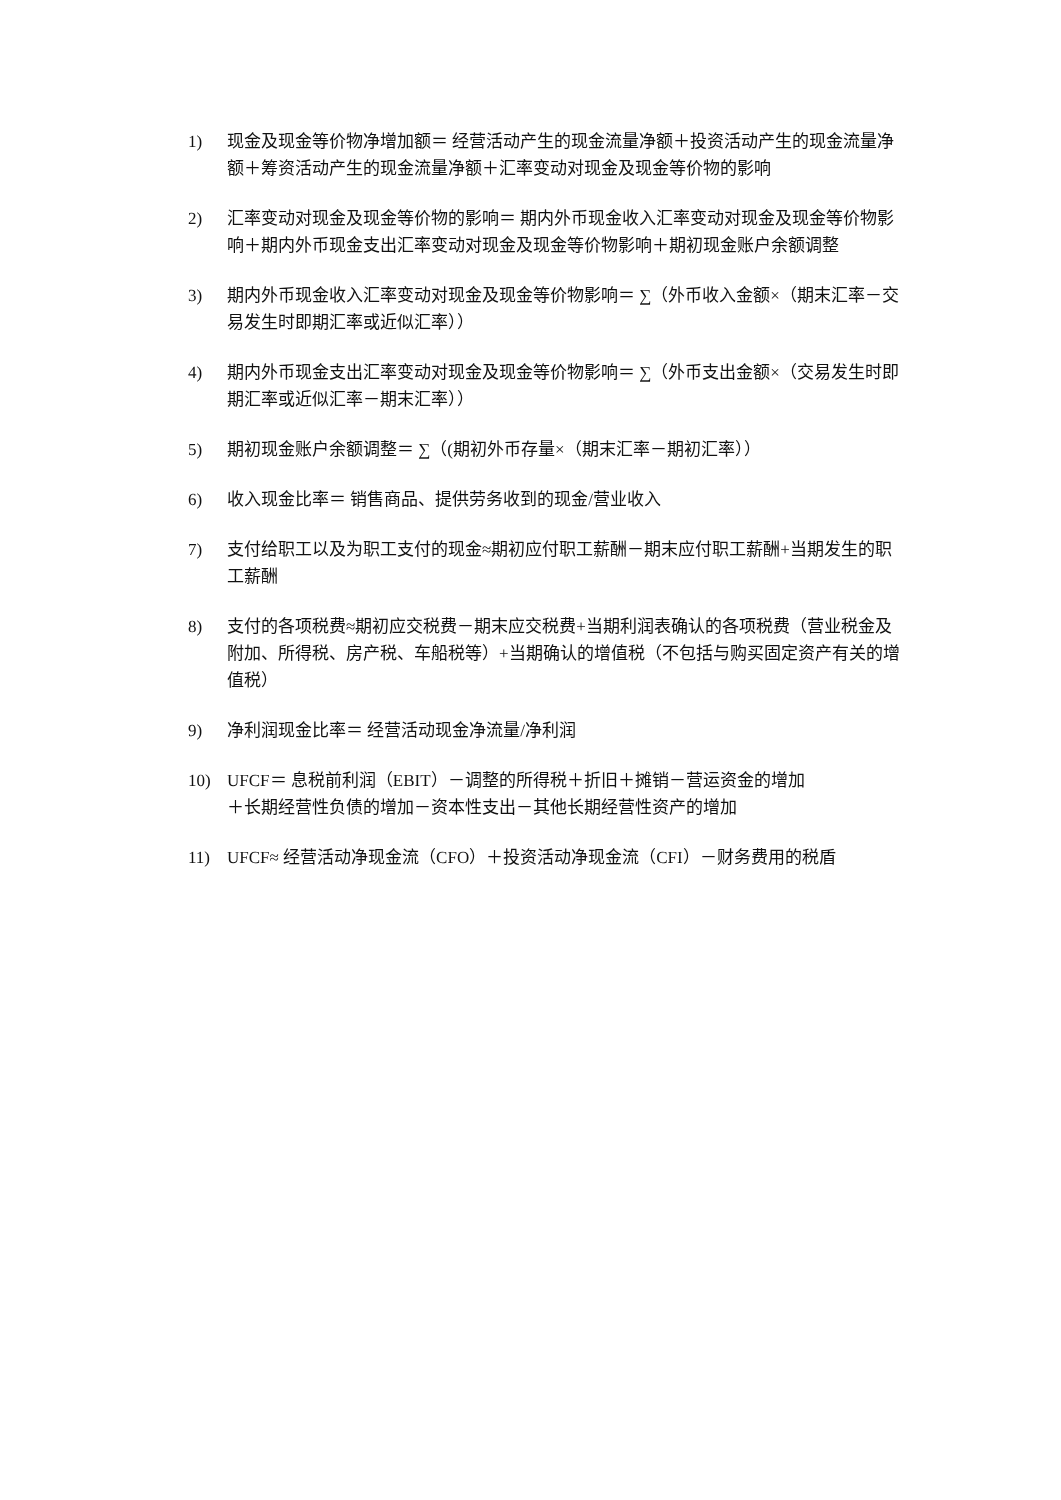1) 现金及现金等价物净增加额＝ 经营活动产生的现金流量净额＋投资活动产生的现金流量净额＋筹资活动产生的现金流量净额＋汇率变动对现金及现金等价物的影响
2) 汇率变动对现金及现金等价物的影响＝ 期内外币现金收入汇率变动对现金及现金等价物影响＋期内外币现金支出汇率变动对现金及现金等价物影响＋期初现金账户余额调整
3) 期内外币现金收入汇率变动对现金及现金等价物影响＝ ∑（外币收入金额×（期末汇率－交易发生时即期汇率或近似汇率））
4) 期内外币现金支出汇率变动对现金及现金等价物影响＝ ∑（外币支出金额×（交易发生时即期汇率或近似汇率－期末汇率））
5) 期初现金账户余额调整＝ ∑（(期初外币存量×（期末汇率－期初汇率））
6) 收入现金比率＝ 销售商品、提供劳务收到的现金/营业收入
7) 支付给职工以及为职工支付的现金≈期初应付职工薪酬－期末应付职工薪酬+当期发生的职工薪酬
8) 支付的各项税费≈期初应交税费－期末应交税费+当期利润表确认的各项税费（营业税金及附加、所得税、房产税、车船税等）+当期确认的增值税（不包括与购买固定资产有关的增值税）
9) 净利润现金比率＝ 经营活动现金净流量/净利润
10) UFCF＝ 息税前利润（EBIT）－调整的所得税＋折旧＋摊销－营运资金的增加
＋长期经营性负债的增加－资本性支出－其他长期经营性资产的增加
11) UFCF≈ 经营活动净现金流（CFO）＋投资活动净现金流（CFI）－财务费用的税盾